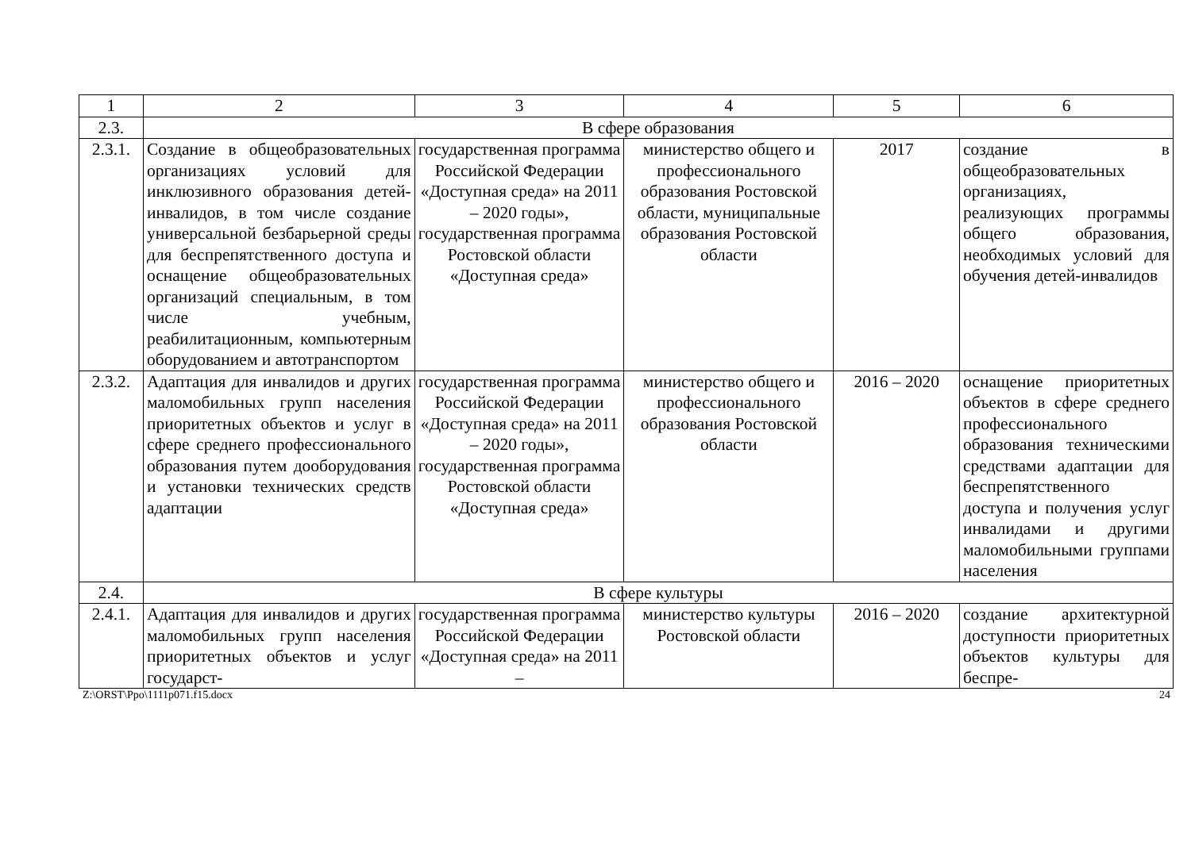| 1 | 2 | 3 | 4 | 5 | 6 |
| 2.3. | В сфере образования | | | | |
| 2.3.1. | Создание в общеобразовательных организациях условий для инклюзивного образования детей-инвалидов, в том числе создание универсальной безбарьерной среды для беспрепятственного доступа и оснащение общеобразовательных организаций специальным, в том числе учебным, реабилитационным, компьютерным оборудованием и автотранспортом | государственная программа Российской Федерации «Доступная среда» на 2011 – 2020 годы», государственная программа Ростовской области «Доступная среда» | министерство общего и профессионального образования Ростовской области, муниципальные образования Ростовской области | 2017 | создание в общеобразовательных организациях, реализующих программы общего образования, необходимых условий для обучения детей-инвалидов |
| 2.3.2. | Адаптация для инвалидов и других маломобильных групп населения приоритетных объектов и услуг в сфере среднего профессионального образования путем дооборудования и установки технических средств адаптации | государственная программа Российской Федерации «Доступная среда» на 2011 – 2020 годы», государственная программа Ростовской области «Доступная среда» | министерство общего и профессионального образования Ростовской области | 2016 – 2020 | оснащение приоритетных объектов в сфере среднего профессионального образования техническими средствами адаптации для беспрепятственного доступа и получения услуг инвалидами и другими маломобильными группами населения |
| 2.4. | В сфере культуры | | | | |
| 2.4.1. | Адаптация для инвалидов и других маломобильных групп населения приоритетных объектов и услуг государст- | государственная программа Российской Федерации «Доступная среда» на 2011 – | министерство культуры Ростовской области | 2016 – 2020 | создание архитектурной доступности приоритетных объектов культуры для беспре- |
Z:\ORST\Ppo\1111p071.f15.docx 24